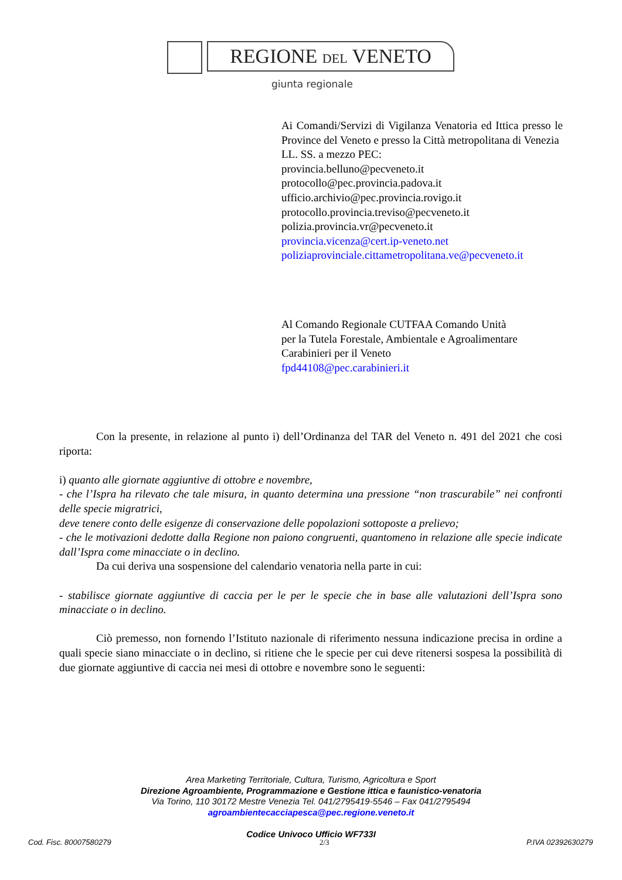REGIONE DEL VENETO
giunta regionale
Ai Comandi/Servizi di Vigilanza Venatoria ed Ittica presso le Province del Veneto e presso la Città metropolitana di Venezia
LL. SS. a mezzo PEC:
provincia.belluno@pecveneto.it
protocollo@pec.provincia.padova.it
ufficio.archivio@pec.provincia.rovigo.it
protocollo.provincia.treviso@pecveneto.it
polizia.provincia.vr@pecveneto.it
provincia.vicenza@cert.ip-veneto.net
poliziaprovinciale.cittametropolitana.ve@pecveneto.it
Al Comando Regionale CUTFAA Comando Unità
per la Tutela Forestale, Ambientale e Agroalimentare
Carabinieri per il Veneto
fpd44108@pec.carabinieri.it
Con la presente, in relazione al punto i) dell’Ordinanza del TAR del Veneto n. 491 del 2021 che cosi riporta:
i) quanto alle giornate aggiuntive di ottobre e novembre,
- che l’Ispra ha rilevato che tale misura, in quanto determina una pressione “non trascurabile” nei confronti delle specie migratrici,
deve tenere conto delle esigenze di conservazione delle popolazioni sottoposte a prelievo;
- che le motivazioni dedotte dalla Regione non paiono congruenti, quantomeno in relazione alle specie indicate dall’Ispra come minacciate o in declino.
Da cui deriva una sospensione del calendario venatoria nella parte in cui:
- stabilisce giornate aggiuntive di caccia per le per le specie che in base alle valutazioni dell’Ispra sono minacciate o in declino.
Ciò premesso, non fornendo l’Istituto nazionale di riferimento nessuna indicazione precisa in ordine a quali specie siano minacciate o in declino, si ritiene che le specie per cui deve ritenersi sospesa la possibilità di due giornate aggiuntive di caccia nei mesi di ottobre e novembre sono le seguenti:
Area Marketing Territoriale, Cultura, Turismo, Agricoltura e Sport
Direzione Agroambiente, Programmazione e Gestione ittica e faunistico-venatoria
Via Torino, 110 30172 Mestre Venezia Tel. 041/2795419-5546 – Fax 041/2795494
agroambientecacciapesca@pec.regione.veneto.it
Codice Univoco Ufficio WF733I
Cod. Fisc. 80007580279 2/3 P.IVA 02392630279